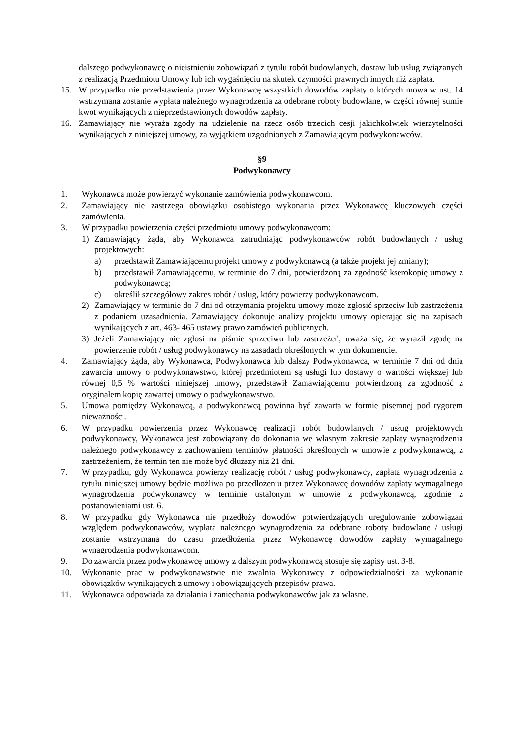dalszego podwykonawcę o nieistnieniu zobowiązań z tytułu robót budowlanych, dostaw lub usług związanych z realizacją Przedmiotu Umowy lub ich wygaśnięciu na skutek czynności prawnych innych niż zapłata.
15. W przypadku nie przedstawienia przez Wykonawcę wszystkich dowodów zapłaty o których mowa w ust. 14 wstrzymana zostanie wypłata należnego wynagrodzenia za odebrane roboty budowlane, w części równej sumie kwot wynikających z nieprzedstawionych dowodów zapłaty.
16. Zamawiający nie wyraża zgody na udzielenie na rzecz osób trzecich cesji jakichkolwiek wierzytelności wynikających z niniejszej umowy, za wyjątkiem uzgodnionych z Zamawiającym podwykonawców.
§9
Podwykonawcy
1. Wykonawca może powierzyć wykonanie zamówienia podwykonawcom.
2. Zamawiający nie zastrzega obowiązku osobistego wykonania przez Wykonawcę kluczowych części zamówienia.
3. W przypadku powierzenia części przedmiotu umowy podwykonawcom:
1) Zamawiający żąda, aby Wykonawca zatrudniając podwykonawców robót budowlanych / usług projektowych:
a) przedstawił Zamawiającemu projekt umowy z podwykonawcą (a także projekt jej zmiany);
b) przedstawił Zamawiającemu, w terminie do 7 dni, potwierdzoną za zgodność kserokopię umowy z podwykonawcą;
c) określił szczegółowy zakres robót / usług, który powierzy podwykonawcom.
2) Zamawiający w terminie do 7 dni od otrzymania projektu umowy może zgłosić sprzeciw lub zastrzeżenia z podaniem uzasadnienia. Zamawiający dokonuje analizy projektu umowy opierając się na zapisach wynikających z art. 463- 465 ustawy prawo zamówień publicznych.
3) Jeżeli Zamawiający nie zgłosi na piśmie sprzeciwu lub zastrzeżeń, uważa się, że wyraził zgodę na powierzenie robót / usług podwykonawcy na zasadach określonych w tym dokumencie.
4. Zamawiający żąda, aby Wykonawca, Podwykonawca lub dalszy Podwykonawca, w terminie 7 dni od dnia zawarcia umowy o podwykonawstwo, której przedmiotem są usługi lub dostawy o wartości większej lub równej 0,5 % wartości niniejszej umowy, przedstawił Zamawiającemu potwierdzoną za zgodność z oryginałem kopię zawartej umowy o podwykonawstwo.
5. Umowa pomiędzy Wykonawcą, a podwykonawcą powinna być zawarta w formie pisemnej pod rygorem nieważności.
6. W przypadku powierzenia przez Wykonawcę realizacji robót budowlanych / usług projektowych podwykonawcy, Wykonawca jest zobowiązany do dokonania we własnym zakresie zapłaty wynagrodzenia należnego podwykonawcy z zachowaniem terminów płatności określonych w umowie z podwykonawcą, z zastrzeżeniem, że termin ten nie może być dłuższy niż 21 dni.
7. W przypadku, gdy Wykonawca powierzy realizację robót / usług podwykonawcy, zapłata wynagrodzenia z tytułu niniejszej umowy będzie możliwa po przedłożeniu przez Wykonawcę dowodów zapłaty wymagalnego wynagrodzenia podwykonawcy w terminie ustalonym w umowie z podwykonawcą, zgodnie z postanowieniami ust. 6.
8. W przypadku gdy Wykonawca nie przedłoży dowodów potwierdzających uregulowanie zobowiązań względem podwykonawców, wypłata należnego wynagrodzenia za odebrane roboty budowlane / usługi zostanie wstrzymana do czasu przedłożenia przez Wykonawcę dowodów zapłaty wymagalnego wynagrodzenia podwykonawcom.
9. Do zawarcia przez podwykonawcę umowy z dalszym podwykonawcą stosuje się zapisy ust. 3-8.
10. Wykonanie prac w podwykonawstwie nie zwalnia Wykonawcy z odpowiedzialności za wykonanie obowiązków wynikających z umowy i obowiązujących przepisów prawa.
11. Wykonawca odpowiada za działania i zaniechania podwykonawców jak za własne.